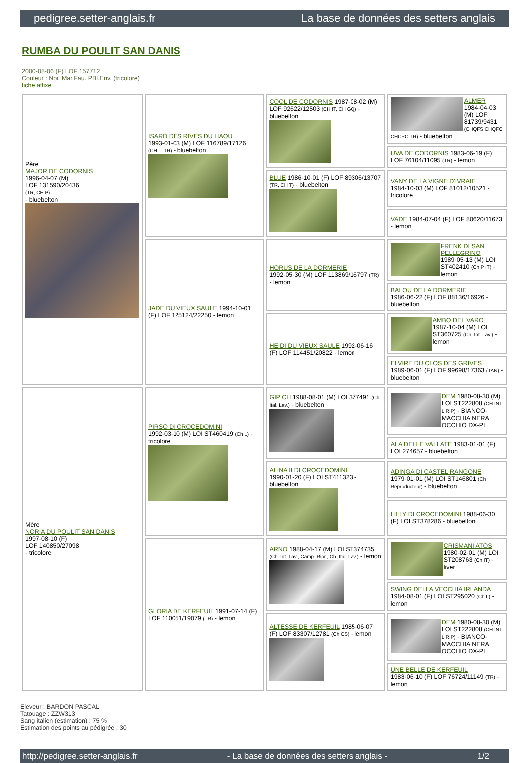pedigree.setter-anglais.fr La base de données des setters anglais
RUMBA DU POULIT SAN DANIS
2000-08-06 (F) LOF 157712
Couleur : Noi. Mar.Fau. PBl.Env. (tricolore)
fiche affixe
| Père MAJOR DE CODORNIS 1996-04-07 (M) LOF 131590/20436 (TR, CH P) - bluebelton | ISARD DES RIVES DU HAOU 1993-01-03 (M) LOF 116789/17126 (CH.T. TR) - bluebelton | COOL DE CODORNIS 1987-08-02 (M) LOF 92622/12503 (CH IT, CH GQ) - bluebelton | ALMER 1984-04-03 (M) LOF 81739/9431 (CHQFS CHQFC CHCPC TR) - bluebelton |
| | | | UVA DE CODORNIS 1983-06-19 (F) LOF 76104/11095 (TR) - lemon |
| | | BLUE 1986-10-01 (F) LOF 89306/13707 (TR, CH T) - bluebelton | VANY DE LA VIGNE D'IVRAIE 1984-10-03 (M) LOF 81012/10521 - tricolore |
| | | | VADE 1984-07-04 (F) LOF 80620/11673 - lemon |
| | JADE DU VIEUX SAULE 1994-10-01 (F) LOF 125124/22250 - lemon | HORUS DE LA DORMERIE 1992-05-30 (M) LOF 113869/16797 (TR) - lemon | FRENK DI SAN PELLEGRINO 1989-05-13 (M) LOI ST402410 (Ch P IT) - lemon |
| | | | BALOU DE LA DORMERIE 1986-06-22 (F) LOF 88136/16926 - bluebelton |
| | | HEIDI DU VIEUX SAULE 1992-06-16 (F) LOF 114451/20822 - lemon | AMBO DEL VARO 1987-10-04 (M) LOI ST360725 (Ch. Int. Lav.) - lemon |
| | | | ELVIRE DU CLOS DES GRIVES 1989-06-01 (F) LOF 99698/17363 (TAN) - bluebelton |
| Mère NORIA DU POULIT SAN DANIS 1997-08-10 (F) LOF 140850/27098 - tricolore | PIRSO DI CROCEDOMINI 1992-03-10 (M) LOI ST460419 (Ch L) - tricolore | GIP CH 1988-08-01 (M) LOI 377491 (Ch. Ital. Lav.) - bluebelton | DEM 1980-08-30 (M) LOI ST222808 (CH INT L RIP) - BIANCO-MACCHIA NERA OCCHIO DX-PI |
| | | | ALA DELLE VALLATE 1983-01-01 (F) LOI 274657 - bluebelton |
| | | ALINA II DI CROCEDOMINI 1990-01-20 (F) LOI ST411323 - bluebelton | ADINGA DI CASTEL RANGONE 1979-01-01 (M) LOI ST146801 (Ch Reproducteur) - bluebelton |
| | | | LILLY DI CROCEDOMINI 1988-06-30 (F) LOI ST378286 - bluebelton |
| | GLORIA DE KERFEUIL 1991-07-14 (F) LOF 110051/19079 (TR) - lemon | ARNO 1988-04-17 (M) LOI ST374735 (Ch. Int. Lav., Camp. Ripr., Ch. Ital. Lav.) - lemon | CRISMANI ATOS 1980-02-01 (M) LOI ST208763 (Ch IT) - liver |
| | | | SWING DELLA VECCHIA IRLANDA 1984-08-01 (F) LOI ST295020 (Ch L) - lemon |
| | | ALTESSE DE KERFEUIL 1985-06-07 (F) LOF 83307/12781 (Ch CS) - lemon | DEM 1980-08-30 (M) LOI ST222808 (CH INT L RIP) - BIANCO-MACCHIA NERA OCCHIO DX-PI |
| | | | UNE BELLE DE KERFEUIL 1983-06-10 (F) LOF 76724/11149 (TR) - lemon |
Eleveur : BARDON PASCAL
Tatouage : ZZW313
Sang italien (estimation) : 75 %
Estimation des points au pédigrée : 30
http://pedigree.setter-anglais.fr - La base de données des setters anglais - 1/2